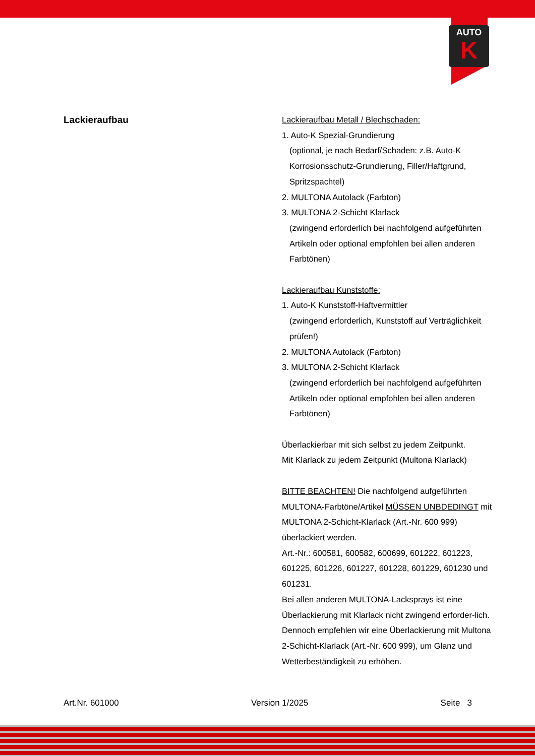AUTO
K
Lackieraufbau
Lackieraufbau Metall / Blechschaden:
1. Auto-K Spezial-Grundierung
(optional, je nach Bedarf/Schaden: z.B. Auto-K Korrosionsschutz-Grundierung, Filler/Haftgrund, Spritzspachtel)
2. MULTONA Autolack (Farbton)
3. MULTONA 2-Schicht Klarlack
(zwingend erforderlich bei nachfolgend aufgeführten Artikeln oder optional empfohlen bei allen anderen Farbtönen)
Lackieraufbau Kunststoffe:
1. Auto-K Kunststoff-Haftvermittler
(zwingend erforderlich, Kunststoff auf Verträglichkeit prüfen!)
2. MULTONA Autolack (Farbton)
3. MULTONA 2-Schicht Klarlack
(zwingend erforderlich bei nachfolgend aufgeführten Artikeln oder optional empfohlen bei allen anderen Farbtönen)
Überlackierbar mit sich selbst zu jedem Zeitpunkt.
Mit Klarlack zu jedem Zeitpunkt (Multona Klarlack)
BITTE BEACHTEN! Die nachfolgend aufgeführten MULTONA-Farbtöne/Artikel MÜSSEN UNBDEDINGT mit MULTONA 2-Schicht-Klarlack (Art.-Nr. 600 999) überlackiert werden.
Art.-Nr.: 600581, 600582, 600699, 601222, 601223, 601225, 601226, 601227, 601228, 601229, 601230 und 601231.
Bei allen anderen MULTONA-Lacksprays ist eine Überlackierung mit Klarlack nicht zwingend erforder-lich. Dennoch empfehlen wir eine Überlackierung mit Multona 2-Schicht-Klarlack (Art.-Nr. 600 999), um Glanz und Wetterbeständigkeit zu erhöhen.
Art.Nr. 601000 Version 1/2025 Seite 3